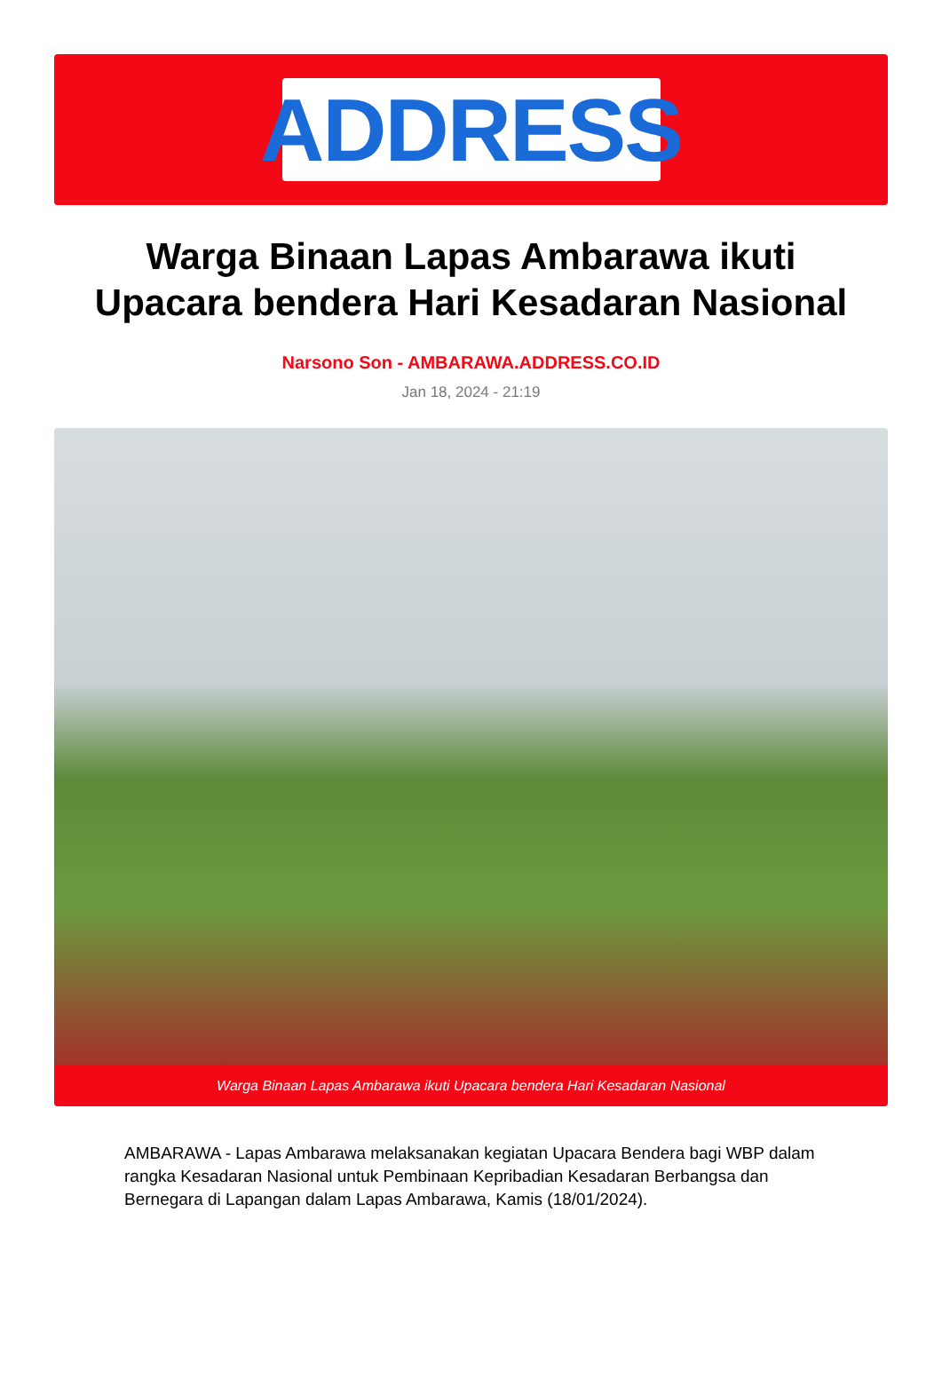ADDRESS
Warga Binaan Lapas Ambarawa ikuti Upacara bendera Hari Kesadaran Nasional
Narsono Son - AMBARAWA.ADDRESS.CO.ID
Jan 18, 2024 - 21:19
Warga Binaan Lapas Ambarawa ikuti Upacara bendera Hari Kesadaran Nasional
AMBARAWA - Lapas Ambarawa melaksanakan kegiatan Upacara Bendera bagi WBP dalam rangka Kesadaran Nasional untuk Pembinaan Kepribadian Kesadaran Berbangsa dan Bernegara di Lapangan dalam Lapas Ambarawa, Kamis (18/01/2024).